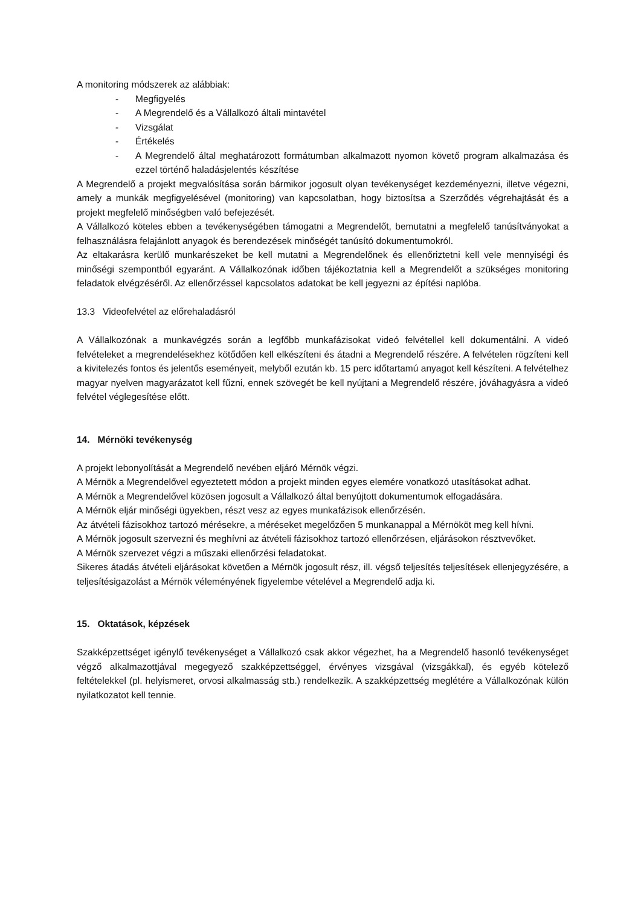A monitoring módszerek az alábbiak:
- Megfigyelés
- A Megrendelő és a Vállalkozó általi mintavétel
- Vizsgálat
- Értékelés
- A Megrendelő által meghatározott formátumban alkalmazott nyomon követő program alkalmazása és ezzel történő haladásjelentés készítése
A Megrendelő a projekt megvalósítása során bármikor jogosult olyan tevékenységet kezdeményezni, illetve végezni, amely a munkák megfigyelésével (monitoring) van kapcsolatban, hogy biztosítsa a Szerződés végrehajtását és a projekt megfelelő minőségben való befejezését.
A Vállalkozó köteles ebben a tevékenységében támogatni a Megrendelőt, bemutatni a megfelelő tanúsítványokat a felhasználásra felajánlott anyagok és berendezések minőségét tanúsító dokumentumokról.
Az eltakarásra kerülő munkarészeket be kell mutatni a Megrendelőnek és ellenőriztetni kell vele mennyiségi és minőségi szempontból egyaránt. A Vállalkozónak időben tájékoztatnia kell a Megrendelőt a szükséges monitoring feladatok elvégzéséről. Az ellenőrzéssel kapcsolatos adatokat be kell jegyezni az építési naplóba.
13.3 Videofelvétel az előrehaladásról
A Vállalkozónak a munkavégzés során a legfőbb munkafázisokat videó felvétellel kell dokumentálni. A videó felvételeket a megrendelésekhez kötődően kell elkészíteni és átadni a Megrendelő részére. A felvételen rögzíteni kell a kivitelezés fontos és jelentős eseményeit, melyből ezután kb. 15 perc időtartamú anyagot kell készíteni. A felvételhez magyar nyelven magyarázatot kell fűzni, ennek szövegét be kell nyújtani a Megrendelő részére, jóváhagyásra a videó felvétel véglegesítése előtt.
14. Mérnöki tevékenység
A projekt lebonyolítását a Megrendelő nevében eljáró Mérnök végzi.
A Mérnök a Megrendelővel egyeztetett módon a projekt minden egyes elemére vonatkozó utasításokat adhat.
A Mérnök a Megrendelővel közösen jogosult a Vállalkozó által benyújtott dokumentumok elfogadására.
A Mérnök eljár minőségi ügyekben, részt vesz az egyes munkafázisok ellenőrzésén.
Az átvételi fázisokhoz tartozó mérésekre, a méréseket megelőzően 5 munkanappal a Mérnököt meg kell hívni.
A Mérnök jogosult szervezni és meghívni az átvételi fázisokhoz tartozó ellenőrzésen, eljárásokon résztvevőket.
A Mérnök szervezet végzi a műszaki ellenőrzési feladatokat.
Sikeres átadás átvételi eljárásokat követően a Mérnök jogosult rész, ill. végső teljesítés teljesítések ellenjegyzésére, a teljesítésigazolást a Mérnök véleményének figyelembe vételével a Megrendelő adja ki.
15. Oktatások, képzések
Szakképzettséget igénylő tevékenységet a Vállalkozó csak akkor végezhet, ha a Megrendelő hasonló tevékenységet végző alkalmazottjával megegyező szakképzettséggel, érvényes vizsgával (vizsgákkal), és egyéb kötelező feltételekkel (pl. helyismeret, orvosi alkalmasság stb.) rendelkezik. A szakképzettség meglétére a Vállalkozónak külön nyilatkozatot kell tennie.